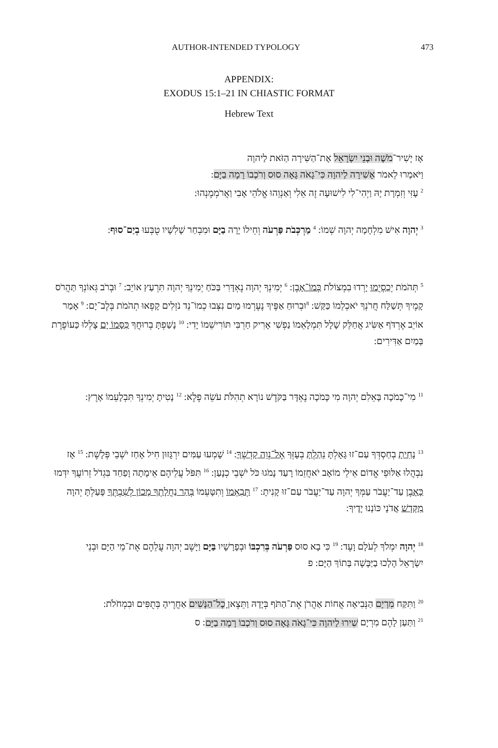AUTHOR-INTENDED TYPOLOGY 473
APPENDIX:
EXODUS 15:1–21 IN CHIASTIC FORMAT
Hebrew Text
אָז יָשִׁיר־מֹשֶׁה וּבְנֵי יִשְׂרָאֵל אֶת־הַשִּׁירָה הַזֹּאת לַיהוָה
וַיֹּאמְרוּ לֵאמֹר אָשִׁירָה לַיהוָה כִּי־גָאֹה גָּאָה סוּס וְרֹכְבוֹ רָמָה בַיָּם:
<sup>2</sup> עָזִּי וְזִמְרָת יָהּ וַיְהִי־לִי לִישׁוּעָה זֶה אֵלִי וְאַנְוֵהוּ אֱלֹהֵי אָבִי וַאֲרֹמְמֶנְהוּ:
<sup>3</sup> יְהוָה אִישׁ מִלְחָמָה יְהוָה שְׁמוֹ: <sup>4</sup> מַרְכְּבֹת פַּרְעֹה וְחֵילוֹ יָרָה בַיָּם וּמִבְחַר שָׁלִשָׁיו טֻבְּעוּ בְיַם־סוּף:
<sup>5</sup> תְּהֹמֹת יְכַסְיֻמוּ יָרְדוּ בִמְצוֹלֹת כְּמוֹ־אָבֶן: <sup>6</sup> יְמִינְךָ יְהוָה נֶאְדָּרִי בַּכֹּחַ יְמִינְךָ יְהוָה תִּרְעַץ אוֹיֵב: <sup>7</sup> וּבְרֹב גְּאוֹנְךָ תַּהֲרֹס קָמֶיךָ תְּשַׁלַּח חֲרֹנְךָ יֹאכְלֵמוֹ כַּקַּשׁ: <sup>8</sup>וּבְרוּחַ אַפֶּיךָ נֶעֶרְמוּ מַיִם נִצְּבוּ כְמוֹ־נֵד נֹזְלִים קָפְאוּ תְהֹמֹת בְּלֶב־יָם: <sup>9</sup> אָמַר אוֹיֵב אֶרְדֹּף אַשִּׂיג אֲחַלֵּק שָׁלָל תִּמְלָאֵמוֹ נַפְשִׁי אָרִיק חַרְבִּי תּוֹרִישֵׁמוֹ יָדִי: <sup>10</sup> נָשַׁפְתָּ בְרוּחֲךָ כִּסָּמוֹ יָם צָלְלוּ כַּעוֹפֶרֶת בְּמַיִם אַדִּירִים:
<sup>11</sup> מִי־כָמֹכָה בָּאֵלִם יְהוָה מִי כָּמֹכָה נֶאְדָּר בַּקֹּדֶשׁ נוֹרָא תְהִלֹּת עֹשֵׂה פֶלֶא: <sup>12</sup> נָטִיתָ יְמִינְךָ תִּבְלָעֵמוֹ אָרֶץ:
<sup>13</sup> נָחִיתָ בְחַסְדְּךָ עַם־זוּ גָּאָלְתָּ נֵהַלְתָּ בְעָזְּךָ אֶל־נְוֵה קָדְשֶׁךָ: <sup>14</sup> שָׁמְעוּ עַמִּים יִרְגָּזוּן חִיל אָחַז יֹשְׁבֵי פְּלָשֶׁת: <sup>15</sup> אָז נִבְהֲלוּ אַלּוּפֵי אֱדוֹם אֵילֵי מוֹאָב יֹאחֲזֵמוֹ רָעַד נָמֹגוּ כֹּל יֹשְׁבֵי כְנָעַן: <sup>16</sup> תִּפֹּל עֲלֵיהֶם אֵימָתָה וָפַחַד בִּגְדֹל זְרוֹעֲךָ יִדְּמוּ כָּאָבֶן עַד־יַעֲבֹר עַמְּךָ יְהוָה עַד־יַעֲבֹר עַם־זוּ קָנִיתָ: <sup>17</sup> תְּבִאֵמוֹ וְתִטָּעֵמוֹ בְּהַר נַחֲלָתְךָ מָכוֹן לְשִׁבְתְּךָ פָּעַלְתָּ יְהוָה מִקְּדָשׁ אֲדֹנָי כּוֹנְנוּ יָדֶיךָ:
<sup>18</sup> יְהוָה יִמְלֹךְ לְעֹלָם וָעֶד: <sup>19</sup> כִּי בָא סוּס פַּרְעֹה בְּרִכְבּוֹ וּבְפָרָשָׁיו בַּיָּם וַיָּשֶׁב יְהוָה עֲלֵהֶם אֶת־מֵי הַיָּם וּבְנֵי יִשְׂרָאֵל הָלְכוּ בַיַּבָּשָׁה בְּתוֹךְ הַיָּם: פ
<sup>20</sup> וַתִּקַּח מִרְיָם הַנְּבִיאָה אֲחוֹת אַהֲרֹן אֶת־הַתֹּף בְּיָדָהּ וַתֵּצֶאןָ כָל־הַנָּשִׁים אַחֲרֶיהָ בְּתֻפִּים וּבִמְחֹלֹת:
<sup>21</sup> וַתַּעַן לָהֶם מִרְיָם שִׁירוּ לַיהוָה כִּי־גָאֹה גָּאָה סוּס וְרֹכְבוֹ רָמָה בַיָּם: ס